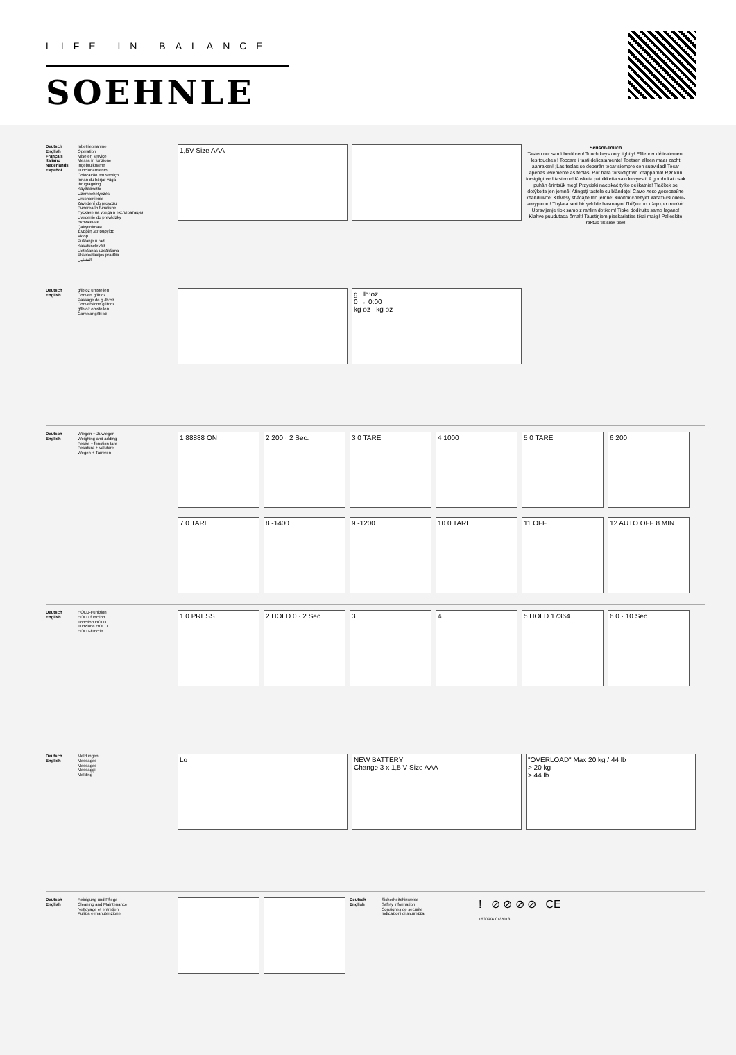LIFE IN BALANCE
SOEHNLE
Deutsch
English
Français
Italiano
Nederlands
Español
Inbetriebnahme
Operation
Mise en service
Messa in funzione
Ingebruikname
Funcionamiento
Colocação em serviço
Innan du börjar väga
Ibrugtagning
Käyttöönotto
Üzembehelyezés
Uruchomienie
Zavedení do provozu
Punerea în funcţiune
Пускане на уреда в експлоатация
Uvedenie do prevádzky
Включение
Çalıştırılması
Έναρξη λειτουργίας
Vklop
Puštanje u rad
Kasutuselevõtt
Lietošanas uzsākšana
Eksploatacijos pradžia
التشغيل
1,5V Size AAA
Sensor-Touch
Tasten nur sanft berühren! Touch keys only lightly! Effleurer délicatement les touches ! Toccare i tasti delicatamente! Toetsen alleen maar zacht aanraken! ¡Las teclas se deberán tocar siempre con suavidad! Tocar apenas levemente as teclas! Rör bara försiktigt vid knapparna! Rør kun forsigtigt ved tasterne! Kosketa painikkeita vain kevyesti! A gombokat csak puhán érintsük meg! Przyciski naciskać tylko delikatnie! Tlačítek se dotýkejte jen jemně! Atingeţi tastele cu blândeţe! Само леко докосвайте клавишите! Klávesy stláčajte len jemne! Кнопок следует касаться очень аккуратно! Tuşlara sert bir şekilde basmayın! Πιέζετε τα πλήκτρα απαλά! Upravljanje tipk samo z rahlim dotikom! Tipke dodirujte samo lagano! Klahve puudutada õrnalt! Taustiņiem pieskarieties tikai maigi! Palieskite raktus tik šiek tiek!
Deutsch
English
g/lb:oz umstellen
Convert g/lb:oz
Passage de g /lb:oz
Conversione g/lb:oz
g/lb:oz omstellen
Cambiar g/lb:oz
g lb:oz
0 → 0:00
kg oz kg oz
Deutsch
English
Wiegen + Zuwiegen
Weighing and adding
Pesée + fonction tare
Pesatura + valutare
Wegen + Tarreren
1 88888 ON
2 200 · 2 Sec.
3 0 TARE
4 1000
5 0 TARE
6 200
7 0 TARE
8 -1400
9 -1200
10 0 TARE
11 OFF
12 AUTO OFF 8 MIN.
Deutsch
English
HOLD-Funktion
HOLD function
Fonction HOLD
Funzione HOLD
HOLD-functie
1 0 PRESS
2 HOLD 0 · 2 Sec.
3
4
5 HOLD 17364
6 0 · 10 Sec.
Deutsch
English
Meldungen
Messages
Messages
Messaggi
Melding
Lo
NEW BATTERY
Change 3 x 1,5 V Size AAA
"OVERLOAD" Max 20 kg / 44 lb
> 20 kg
> 44 lb
Deutsch
English
Reinigung und Pflege
Cleaning and Maintenance
Nettoyage et entretien
Pulizia e manutenzione
Deutsch
English
Sicherheitshinweise
Safety information
Consignes de securite
Indicazioni di sicurezza
! ⊘ ⊘ ⊘ ⊘ CE
16309/A 01/2018